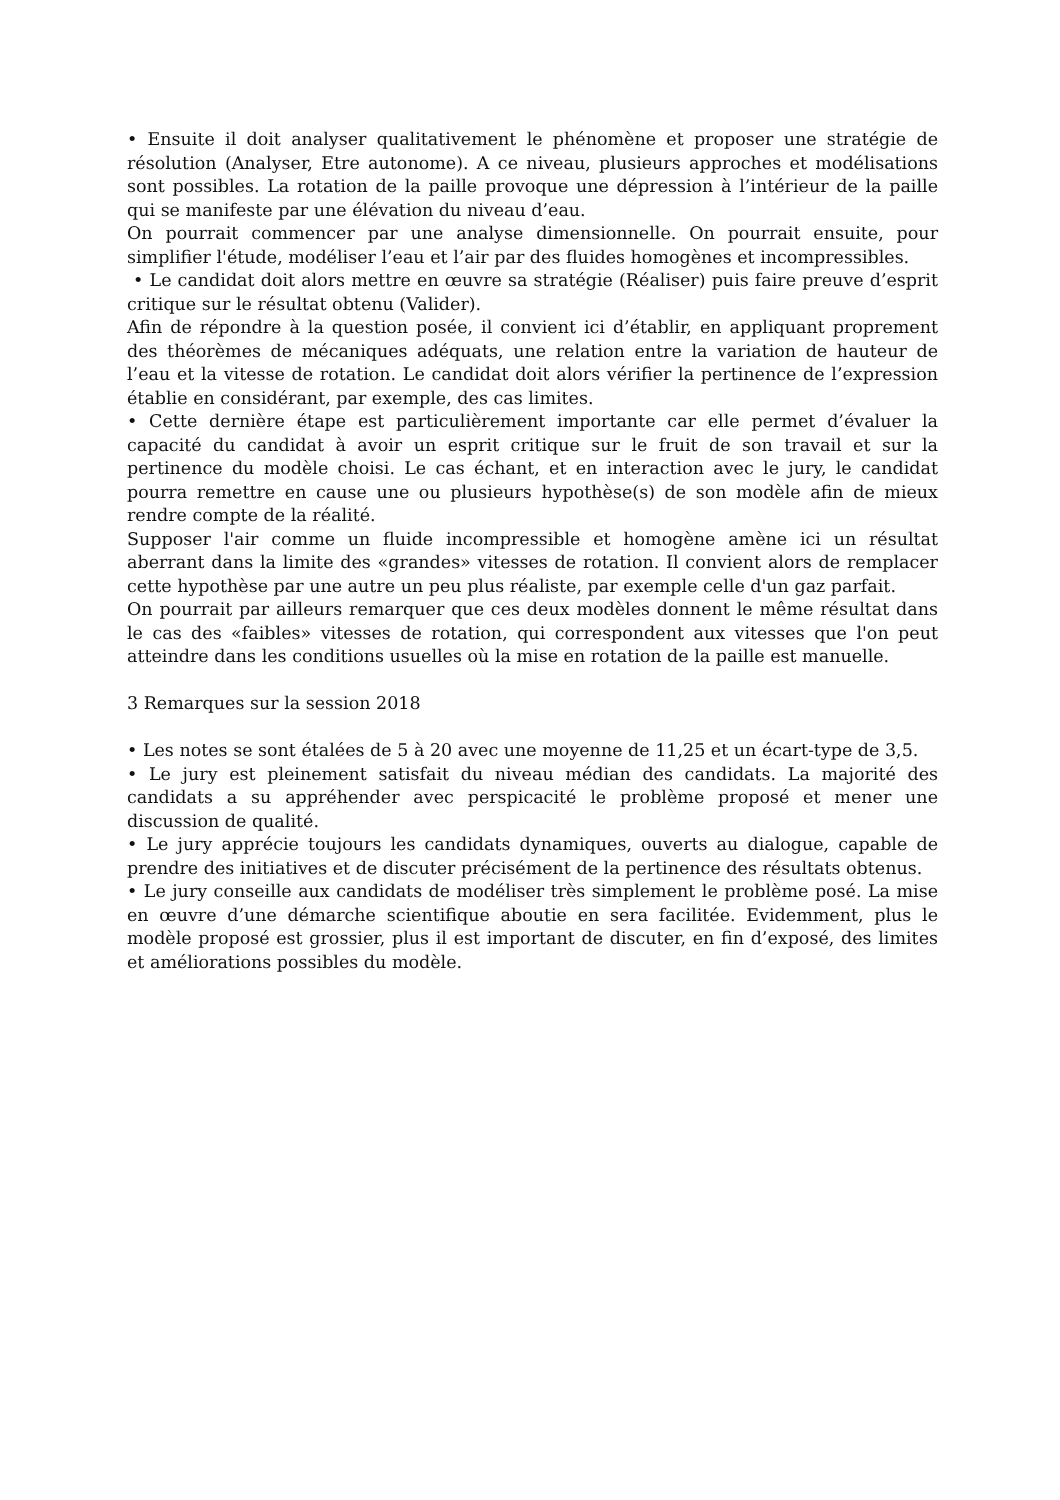• Ensuite il doit analyser qualitativement le phénomène et proposer une stratégie de résolution (Analyser, Etre autonome). A ce niveau, plusieurs approches et modélisations sont possibles. La rotation de la paille provoque une dépression à l’intérieur de la paille qui se manifeste par une élévation du niveau d’eau.
On pourrait commencer par une analyse dimensionnelle. On pourrait ensuite, pour simplifier l'étude, modéliser l’eau et l’air par des fluides homogènes et incompressibles.
• Le candidat doit alors mettre en œuvre sa stratégie (Réaliser) puis faire preuve d’esprit critique sur le résultat obtenu (Valider).
Afin de répondre à la question posée, il convient ici d’établir, en appliquant proprement des théorèmes de mécaniques adéquats, une relation entre la variation de hauteur de l’eau et la vitesse de rotation. Le candidat doit alors vérifier la pertinence de l’expression établie en considérant, par exemple, des cas limites.
• Cette dernière étape est particulièrement importante car elle permet d’évaluer la capacité du candidat à avoir un esprit critique sur le fruit de son travail et sur la pertinence du modèle choisi. Le cas échant, et en interaction avec le jury, le candidat pourra remettre en cause une ou plusieurs hypothèse(s) de son modèle afin de mieux rendre compte de la réalité.
Supposer l'air comme un fluide incompressible et homogène amène ici un résultat aberrant dans la limite des «grandes» vitesses de rotation. Il convient alors de remplacer cette hypothèse par une autre un peu plus réaliste, par exemple celle d'un gaz parfait.
On pourrait par ailleurs remarquer que ces deux modèles donnent le même résultat dans le cas des «faibles» vitesses de rotation, qui correspondent aux vitesses que l'on peut atteindre dans les conditions usuelles où la mise en rotation de la paille est manuelle.
3 Remarques sur la session 2018
• Les notes se sont étalées de 5 à 20 avec une moyenne de 11,25 et un écart-type de 3,5.
• Le jury est pleinement satisfait du niveau médian des candidats. La majorité des candidats a su appréhender avec perspicacité le problème proposé et mener une discussion de qualité.
• Le jury apprécie toujours les candidats dynamiques, ouverts au dialogue, capable de prendre des initiatives et de discuter précisément de la pertinence des résultats obtenus.
• Le jury conseille aux candidats de modéliser très simplement le problème posé. La mise en œuvre d’une démarche scientifique aboutie en sera facilitée. Evidemment, plus le modèle proposé est grossier, plus il est important de discuter, en fin d’exposé, des limites et améliorations possibles du modèle.